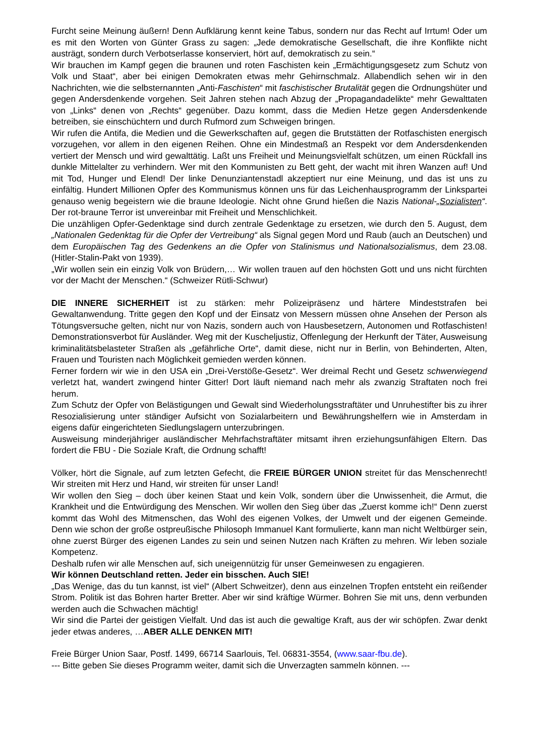Furcht seine Meinung äußern! Denn Aufklärung kennt keine Tabus, sondern nur das Recht auf Irrtum! Oder um es mit den Worten von Günter Grass zu sagen: „Jede demokratische Gesellschaft, die ihre Konflikte nicht austrägt, sondern durch Verbotserlasse konserviert, hört auf, demokratisch zu sein.“
Wir brauchen im Kampf gegen die braunen und roten Faschisten kein „Ermächtigungsgesetz zum Schutz von Volk und Staat“, aber bei einigen Demokraten etwas mehr Gehirnschmalz. Allabendlich sehen wir in den Nachrichten, wie die selbsternannten „Anti-Faschisten“ mit faschistischer Brutalität gegen die Ordnungshüter und gegen Andersdenkende vorgehen. Seit Jahren stehen nach Abzug der „Propagandadelikte“ mehr Gewalttaten von „Links“ denen von „Rechts“ gegenüber. Dazu kommt, dass die Medien Hetze gegen Andersdenkende betreiben, sie einschüchtern und durch Rufmord zum Schweigen bringen.
Wir rufen die Antifa, die Medien und die Gewerkschaften auf, gegen die Brutstätten der Rotfaschisten energisch vorzugehen, vor allem in den eigenen Reihen. Ohne ein Mindestmaß an Respekt vor dem Andersdenkenden vertiert der Mensch und wird gewalttätig. Laßt uns Freiheit und Meinungsvielfalt schützen, um einen Rückfall ins dunkle Mittelalter zu verhindern. Wer mit den Kommunisten zu Bett geht, der wacht mit ihren Wanzen auf! Und mit Tod, Hunger und Elend! Der linke Denunziantenstadl akzeptiert nur eine Meinung, und das ist uns zu einfältig. Hundert Millionen Opfer des Kommunismus können uns für das Leichenhausprogramm der Linkspartei genauso wenig begeistern wie die braune Ideologie. Nicht ohne Grund hießen die Nazis National-„Sozialisten“. Der rot-braune Terror ist unvereinbar mit Freiheit und Menschlichkeit.
Die unzähligen Opfer-Gedenktage sind durch zentrale Gedenktage zu ersetzen, wie durch den 5. August, dem „Nationalen Gedenktag für die Opfer der Vertreibung“ als Signal gegen Mord und Raub (auch an Deutschen) und dem Europäischen Tag des Gedenkens an die Opfer von Stalinismus und Nationalsozialismus, dem 23.08. (Hitler-Stalin-Pakt von 1939).
„Wir wollen sein ein einzig Volk von Brüdern,… Wir wollen trauen auf den höchsten Gott und uns nicht fürchten vor der Macht der Menschen.“ (Schweizer Rütli-Schwur)
DIE INNERE SICHERHEIT ist zu stärken: mehr Polizeipräsenz und härtere Mindeststrafen bei Gewaltanwendung. Tritte gegen den Kopf und der Einsatz von Messern müssen ohne Ansehen der Person als Tötungsversuche gelten, nicht nur von Nazis, sondern auch von Hausbesetzern, Autonomen und Rotfaschisten! Demonstrationsverbot für Ausländer. Weg mit der Kuscheljustiz, Offenlegung der Herkunft der Täter, Ausweisung kriminalitätsbelasteter Straßen als „gefährliche Orte“, damit diese, nicht nur in Berlin, von Behinderten, Alten, Frauen und Touristen nach Möglichkeit gemieden werden können.
Ferner fordern wir wie in den USA ein „Drei-Verstöße-Gesetz“. Wer dreimal Recht und Gesetz schwerwiegend verletzt hat, wandert zwingend hinter Gitter! Dort läuft niemand nach mehr als zwanzig Straftaten noch frei herum.
Zum Schutz der Opfer von Belästigungen und Gewalt sind Wiederholungsstraftäter und Unruhestifter bis zu ihrer Resozialisierung unter ständiger Aufsicht von Sozialarbeitern und Bewährungshelfern wie in Amsterdam in eigens dafür eingerichteten Siedlungslagern unterzubringen.
Ausweisung minderjähriger ausländischer Mehrfachstraftäter mitsamt ihren erziehungsunfähigen Eltern. Das fordert die FBU - Die Soziale Kraft, die Ordnung schafft!
Völker, hört die Signale, auf zum letzten Gefecht, die FREIE BÜRGER UNION streitet für das Menschenrecht! Wir streiten mit Herz und Hand, wir streiten für unser Land!
Wir wollen den Sieg – doch über keinen Staat und kein Volk, sondern über die Unwissenheit, die Armut, die Krankheit und die Entwürdigung des Menschen. Wir wollen den Sieg über das „Zuerst komme ich!“ Denn zuerst kommt das Wohl des Mitmenschen, das Wohl des eigenen Volkes, der Umwelt und der eigenen Gemeinde. Denn wie schon der große ostpreußische Philosoph Immanuel Kant formulierte, kann man nicht Weltbürger sein, ohne zuerst Bürger des eigenen Landes zu sein und seinen Nutzen nach Kräften zu mehren. Wir leben soziale Kompetenz.
Deshalb rufen wir alle Menschen auf, sich uneigennützig für unser Gemeinwesen zu engagieren.
Wir können Deutschland retten. Jeder ein bisschen. Auch SIE!
„Das Wenige, das du tun kannst, ist viel“ (Albert Schweitzer), denn aus einzelnen Tropfen entsteht ein reißender Strom. Politik ist das Bohren harter Bretter. Aber wir sind kräftige Würmer. Bohren Sie mit uns, denn verbunden werden auch die Schwachen mächtig!
Wir sind die Partei der geistigen Vielfalt. Und das ist auch die gewaltige Kraft, aus der wir schöpfen. Zwar denkt jeder etwas anderes, …ABER ALLE DENKEN MIT!
Freie Bürger Union Saar, Postf. 1499, 66714 Saarlouis, Tel. 06831-3554, (www.saar-fbu.de).
--- Bitte geben Sie dieses Programm weiter, damit sich die Unverzagten sammeln können. ---